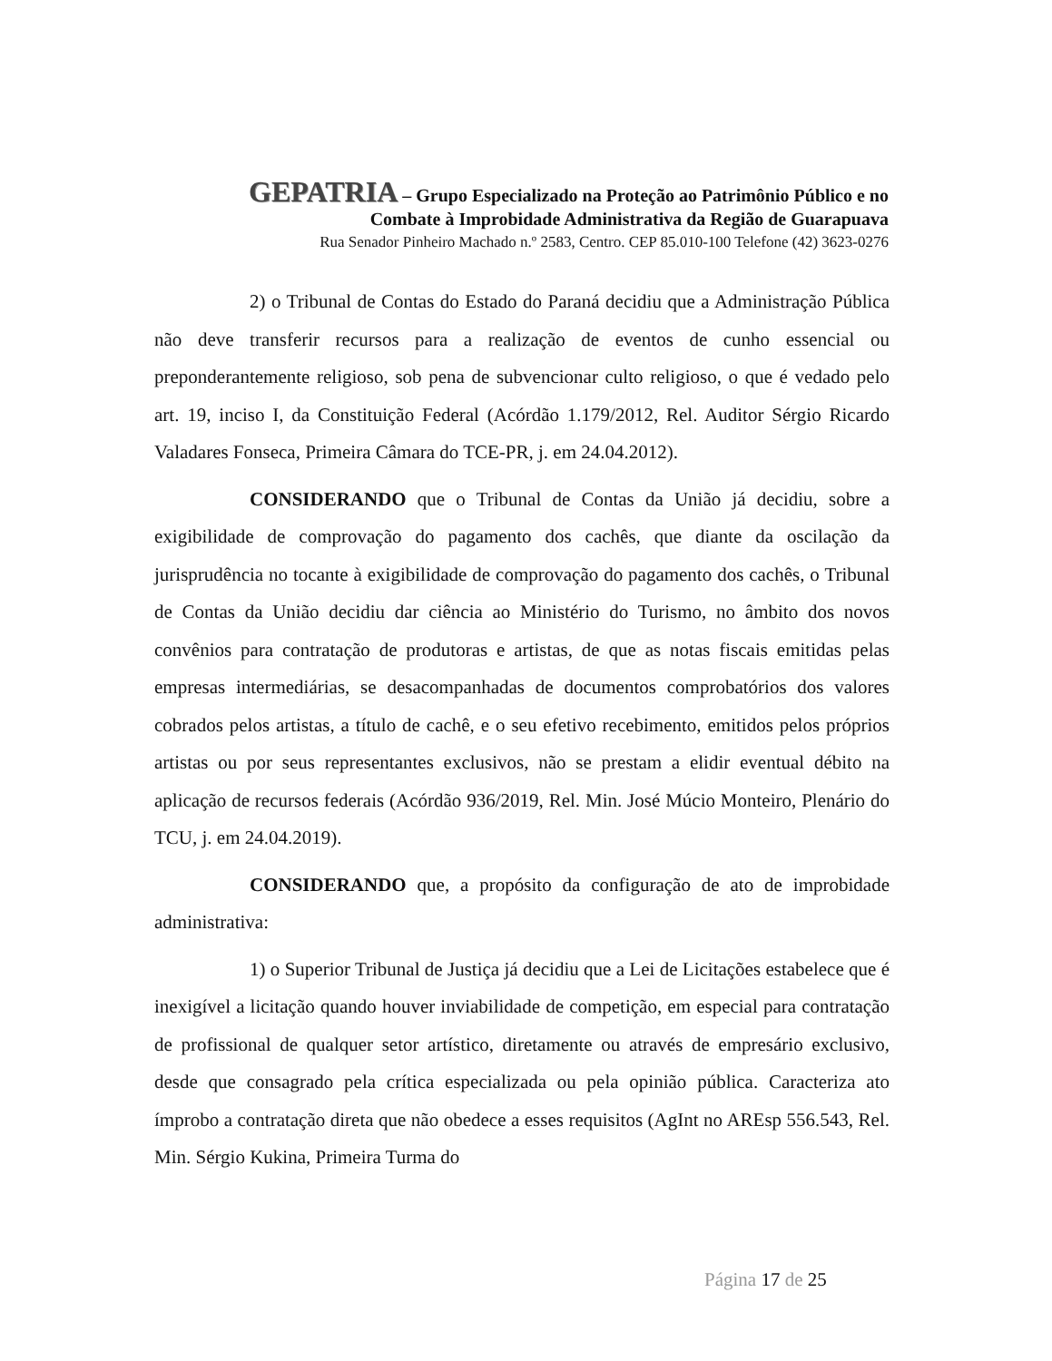GEPATRIA – Grupo Especializado na Proteção ao Patrimônio Público e no
Combate à Improbidade Administrativa da Região de Guarapuava
Rua Senador Pinheiro Machado n.º 2583, Centro. CEP 85.010-100 Telefone (42) 3623-0276
2) o Tribunal de Contas do Estado do Paraná decidiu que a Administração Pública não deve transferir recursos para a realização de eventos de cunho essencial ou preponderantemente religioso, sob pena de subvencionar culto religioso, o que é vedado pelo art. 19, inciso I, da Constituição Federal (Acórdão 1.179/2012, Rel. Auditor Sérgio Ricardo Valadares Fonseca, Primeira Câmara do TCE-PR, j. em 24.04.2012).
CONSIDERANDO que o Tribunal de Contas da União já decidiu, sobre a exigibilidade de comprovação do pagamento dos cachês, que diante da oscilação da jurisprudência no tocante à exigibilidade de comprovação do pagamento dos cachês, o Tribunal de Contas da União decidiu dar ciência ao Ministério do Turismo, no âmbito dos novos convênios para contratação de produtoras e artistas, de que as notas fiscais emitidas pelas empresas intermediárias, se desacompanhadas de documentos comprobatórios dos valores cobrados pelos artistas, a título de cachê, e o seu efetivo recebimento, emitidos pelos próprios artistas ou por seus representantes exclusivos, não se prestam a elidir eventual débito na aplicação de recursos federais (Acórdão 936/2019, Rel. Min. José Múcio Monteiro, Plenário do TCU, j. em 24.04.2019).
CONSIDERANDO que, a propósito da configuração de ato de improbidade administrativa:
1) o Superior Tribunal de Justiça já decidiu que a Lei de Licitações estabelece que é inexigível a licitação quando houver inviabilidade de competição, em especial para contratação de profissional de qualquer setor artístico, diretamente ou através de empresário exclusivo, desde que consagrado pela crítica especializada ou pela opinião pública. Caracteriza ato ímprobo a contratação direta que não obedece a esses requisitos (AgInt no AREsp 556.543, Rel. Min. Sérgio Kukina, Primeira Turma do
Página 17 de 25